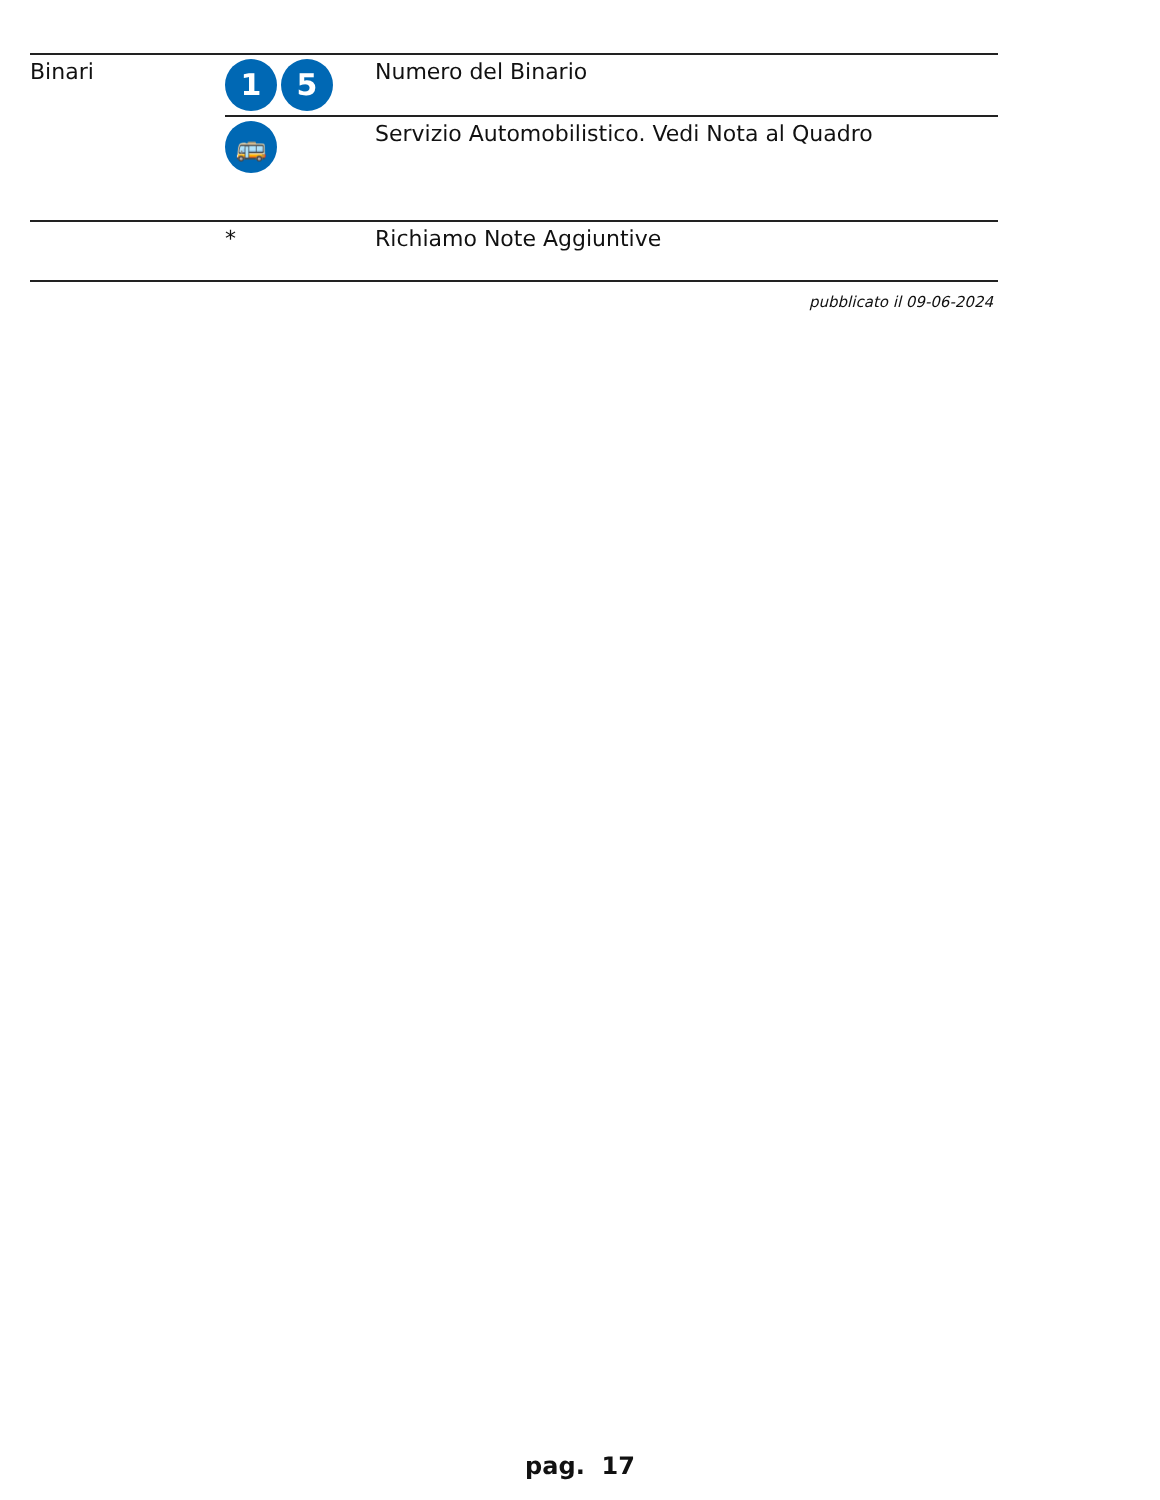| Binari | 1 5 | Numero del Binario |
| | 🚌 | Servizio Automobilistico. Vedi Nota al Quadro |
| | * | Richiamo Note Aggiuntive |
pubblicato il 09-06-2024
pag. 17